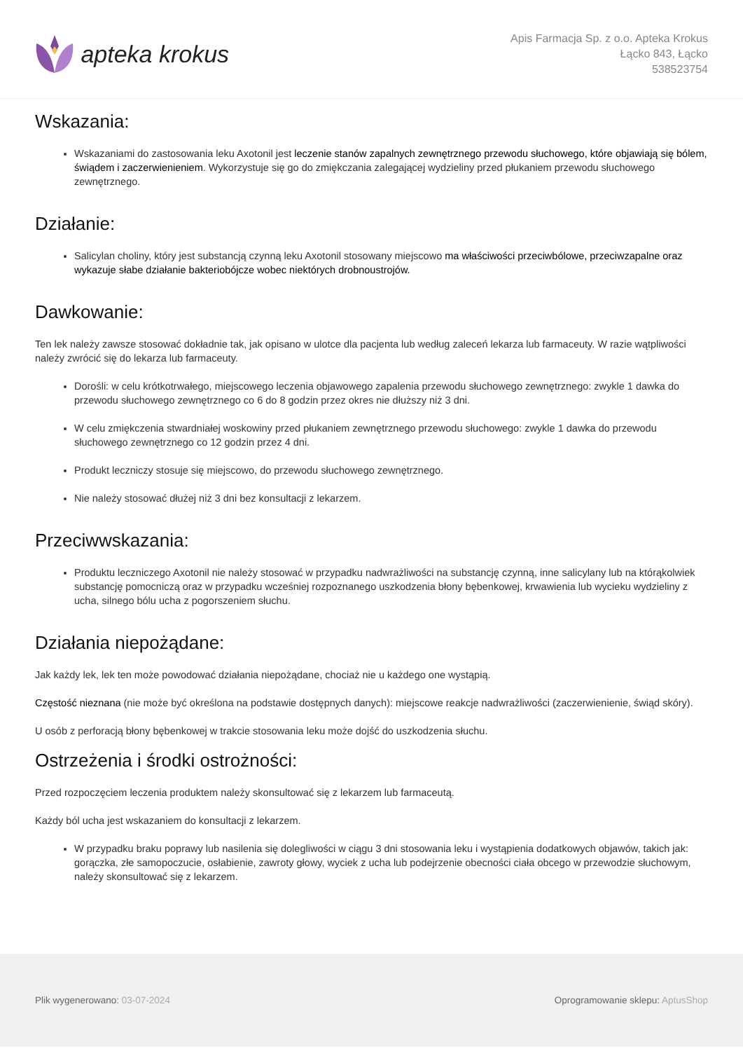apteka krokus
Apis Farmacja Sp. z o.o. Apteka Krokus
Łącko 843, Łącko
538523754
Wskazania:
Wskazaniami do zastosowania leku Axotonil jest leczenie stanów zapalnych zewnętrznego przewodu słuchowego, które objawiają się bólem, świądem i zaczerwienieniem. Wykorzystuje się go do zmiękczania zalegającej wydzieliny przed płukaniem przewodu słuchowego zewnętrznego.
Działanie:
Salicylan choliny, który jest substancją czynną leku Axotonil stosowany miejscowo ma właściwości przeciwbólowe, przeciwzapalne oraz wykazuje słabe działanie bakteriobójcze wobec niektórych drobnoustrojów.
Dawkowanie:
Ten lek należy zawsze stosować dokładnie tak, jak opisano w ulotce dla pacjenta lub według zaleceń lekarza lub farmaceuty. W razie wątpliwości należy zwrócić się do lekarza lub farmaceuty.
Dorośli: w celu krótkotrwałego, miejscowego leczenia objawowego zapalenia przewodu słuchowego zewnętrznego: zwykle 1 dawka do przewodu słuchowego zewnętrznego co 6 do 8 godzin przez okres nie dłuższy niż 3 dni.
W celu zmiękczenia stwardniałej woskowiny przed płukaniem zewnętrznego przewodu słuchowego: zwykle 1 dawka do przewodu słuchowego zewnętrznego co 12 godzin przez 4 dni.
Produkt leczniczy stosuje się miejscowo, do przewodu słuchowego zewnętrznego.
Nie należy stosować dłużej niż 3 dni bez konsultacji z lekarzem.
Przeciwwskazania:
Produktu leczniczego Axotonil nie należy stosować w przypadku nadwrażliwości na substancję czynną, inne salicylany lub na którąkolwiek substancję pomocniczą oraz w przypadku wcześniej rozpoznanego uszkodzenia błony bębenkowej, krwawienia lub wycieku wydzieliny z ucha, silnego bólu ucha z pogorszeniem słuchu.
Działania niepożądane:
Jak każdy lek, lek ten może powodować działania niepożądane, chociaż nie u każdego one wystąpią.
Częstość nieznana (nie może być określona na podstawie dostępnych danych): miejscowe reakcje nadwrażliwości (zaczerwienienie, świąd skóry).
U osób z perforacją błony bębenkowej w trakcie stosowania leku może dojść do uszkodzenia słuchu.
Ostrzeżenia i środki ostrożności:
Przed rozpoczęciem leczenia produktem należy skonsultować się z lekarzem lub farmaceutą.
Każdy ból ucha jest wskazaniem do konsultacji z lekarzem.
W przypadku braku poprawy lub nasilenia się dolegliwości w ciągu 3 dni stosowania leku i wystąpienia dodatkowych objawów, takich jak: gorączka, złe samopoczucie, osłabienie, zawroty głowy, wyciek z ucha lub podejrzenie obecności ciała obcego w przewodzie słuchowym, należy skonsultować się z lekarzem.
Plik wygenerowano: 03-07-2024
Oprogramowanie sklepu: AptusShop